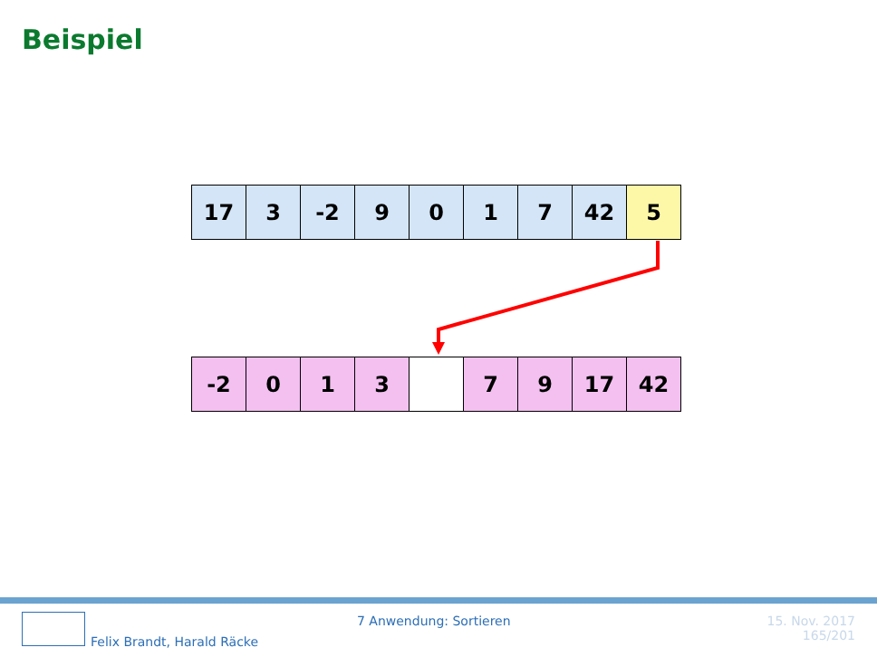Beispiel
| 17 | 3 | -2 | 9 | 0 | 1 | 7 | 42 | 5 |
| -2 | 0 | 1 | 3 | | 7 | 9 | 17 | 42 |
Felix Brandt, Harald Räcke
7 Anwendung: Sortieren
15. Nov. 2017
165/201